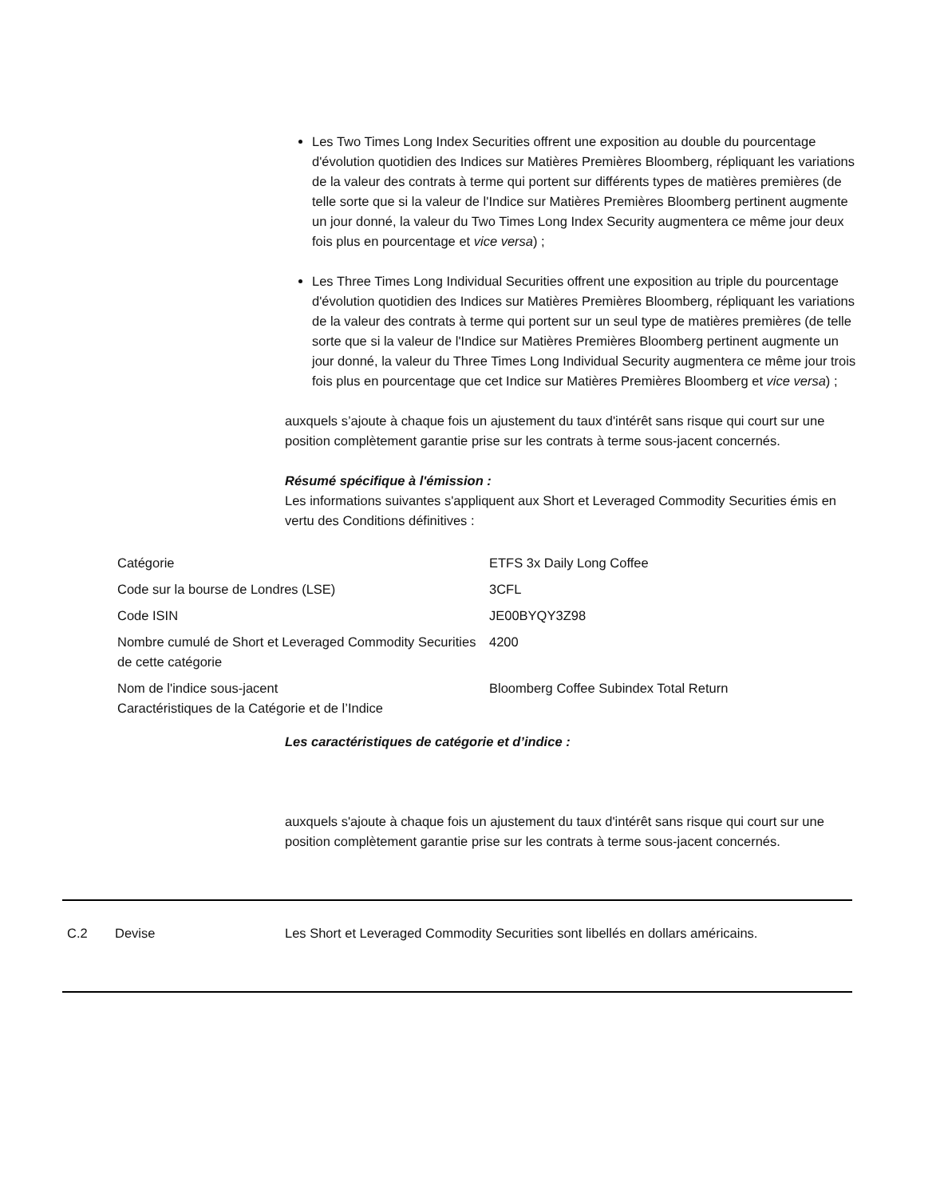Les Two Times Long Index Securities offrent une exposition au double du pourcentage d'évolution quotidien des Indices sur Matières Premières Bloomberg, répliquant les variations de la valeur des contrats à terme qui portent sur différents types de matières premières (de telle sorte que si la valeur de l'Indice sur Matières Premières Bloomberg pertinent augmente un jour donné, la valeur du Two Times Long Index Security augmentera ce même jour deux fois plus en pourcentage et vice versa) ;
Les Three Times Long Individual Securities offrent une exposition au triple du pourcentage d'évolution quotidien des Indices sur Matières Premières Bloomberg, répliquant les variations de la valeur des contrats à terme qui portent sur un seul type de matières premières (de telle sorte que si la valeur de l'Indice sur Matières Premières Bloomberg pertinent augmente un jour donné, la valeur du Three Times Long Individual Security augmentera ce même jour trois fois plus en pourcentage que cet Indice sur Matières Premières Bloomberg et vice versa) ;
auxquels s’ajoute à chaque fois un ajustement du taux d'intérêt sans risque qui court sur une position complètement garantie prise sur les contrats à terme sous-jacent concernés.
Résumé spécifique à l'émission :
Les informations suivantes s'appliquent aux Short et Leveraged Commodity Securities émis en vertu des Conditions définitives :
| Catégorie | ETFS 3x Daily Long Coffee |
| Code sur la bourse de Londres (LSE) | 3CFL |
| Code ISIN | JE00BYQY3Z98 |
| Nombre cumulé de Short et Leveraged Commodity Securities de cette catégorie | 4200 |
| Nom de l'indice sous-jacent Caractéristiques de la Catégorie et de l’Indice | Bloomberg Coffee Subindex Total Return |
Les caractéristiques de catégorie et d’indice :
auxquels s'ajoute à chaque fois un ajustement du taux d'intérêt sans risque qui court sur une position complètement garantie prise sur les contrats à terme sous-jacent concernés.
C.2 Devise Les Short et Leveraged Commodity Securities sont libellés en dollars américains.